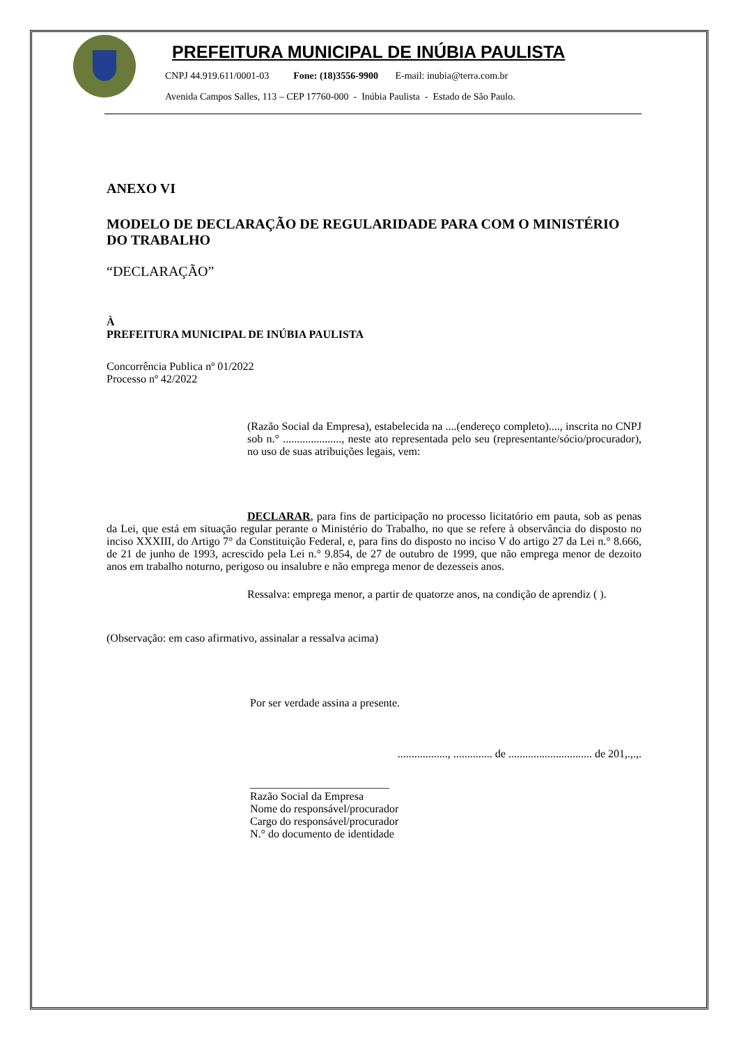PREFEITURA MUNICIPAL DE INÚBIA PAULISTA
CNPJ 44.919.611/0001-03 Fone: (18)3556-9900 E-mail: inubia@terra.com.br
Avenida Campos Salles, 113 – CEP 17760-000 - Inúbia Paulista - Estado de São Paulo.
ANEXO VI
MODELO DE DECLARAÇÃO DE REGULARIDADE PARA COM O MINISTÉRIO DO TRABALHO
“DECLARAÇÃO”
À
PREFEITURA MUNICIPAL DE INÚBIA PAULISTA
Concorrência Publica nº 01/2022
Processo nº 42/2022
(Razão Social da Empresa), estabelecida na ....(endereço completo)...., inscrita no CNPJ sob n.° ....................., neste ato representada pelo seu (representante/sócio/procurador), no uso de suas atribuições legais, vem:
DECLARAR, para fins de participação no processo licitatório em pauta, sob as penas da Lei, que está em situação regular perante o Ministério do Trabalho, no que se refere à observância do disposto no inciso XXXIII, do Artigo 7° da Constituição Federal, e, para fins do disposto no inciso V do artigo 27 da Lei n.° 8.666, de 21 de junho de 1993, acrescido pela Lei n.° 9.854, de 27 de outubro de 1999, que não emprega menor de dezoito anos em trabalho noturno, perigoso ou insalubre e não emprega menor de dezesseis anos.
Ressalva: emprega menor, a partir de quatorze anos, na condição de aprendiz ( ).
(Observação: em caso afirmativo, assinalar a ressalva acima)
Por ser verdade assina a presente.
.................., .............. de .............................. de 201,.,.,.
_________________________
Razão Social da Empresa
Nome do responsável/procurador
Cargo do responsável/procurador
N.° do documento de identidade